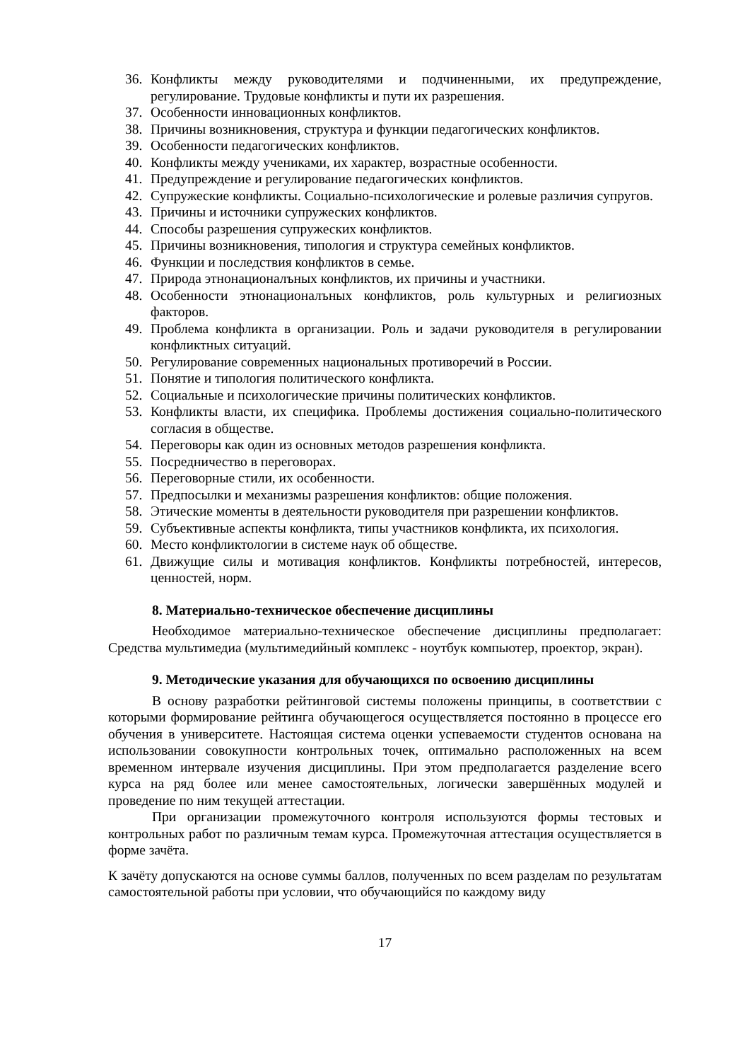36. Конфликты между руководителями и подчиненными, их предупреждение, регулирование. Трудовые конфликты и пути их разрешения.
37. Особенности инновационных конфликтов.
38. Причины возникновения, структура и функции педагогических конфликтов.
39. Особенности педагогических конфликтов.
40. Конфликты между учениками, их характер, возрастные особенности.
41. Предупреждение и регулирование педагогических конфликтов.
42. Супружеские конфликты. Социально-психологические и ролевые различия супругов.
43. Причины и источники супружеских конфликтов.
44. Способы разрешения супружеских конфликтов.
45. Причины возникновения, типология и структура семейных конфликтов.
46. Функции и последствия конфликтов в семье.
47. Природа этнонационалъных конфликтов, их причины и участники.
48. Особенности этнонационалъных конфликтов, роль культурных и религиозных факторов.
49. Проблема конфликта в организации. Роль и задачи руководителя в регулировании конфликтных ситуаций.
50. Регулирование современных национальных противоречий в России.
51. Понятие и типология политического конфликта.
52. Социальные и психологические причины политических конфликтов.
53. Конфликты власти, их специфика. Проблемы достижения социально-политического согласия в обществе.
54. Переговоры как один из основных методов разрешения конфликта.
55. Посредничество в переговорах.
56. Переговорные стили, их особенности.
57. Предпосылки и механизмы разрешения конфликтов: общие положения.
58. Этические моменты в деятельности руководителя при разрешении конфликтов.
59. Субъективные аспекты конфликта, типы участников конфликта, их психология.
60. Место конфликтологии в системе наук об обществе.
61. Движущие силы и мотивация конфликтов. Конфликты потребностей, интересов, ценностей, норм.
8. Материально-техническое обеспечение дисциплины
Необходимое материально-техническое обеспечение дисциплины предполагает: Средства мультимедиа (мультимедийный комплекс - ноутбук компьютер, проектор, экран).
9. Методические указания для обучающихся по освоению дисциплины
В основу разработки рейтинговой системы положены принципы, в соответствии с которыми формирование рейтинга обучающегося осуществляется постоянно в процессе его обучения в университете. Настоящая система оценки успеваемости студентов основана на использовании совокупности контрольных точек, оптимально расположенных на всем временном интервале изучения дисциплины. При этом предполагается разделение всего курса на ряд более или менее самостоятельных, логически завершённых модулей и проведение по ним текущей аттестации.
При организации промежуточного контроля используются формы тестовых и контрольных работ по различным темам курса. Промежуточная аттестация осуществляется в форме зачёта.
К зачёту допускаются на основе суммы баллов, полученных по всем разделам по результатам самостоятельной работы при условии, что обучающийся по каждому виду
17